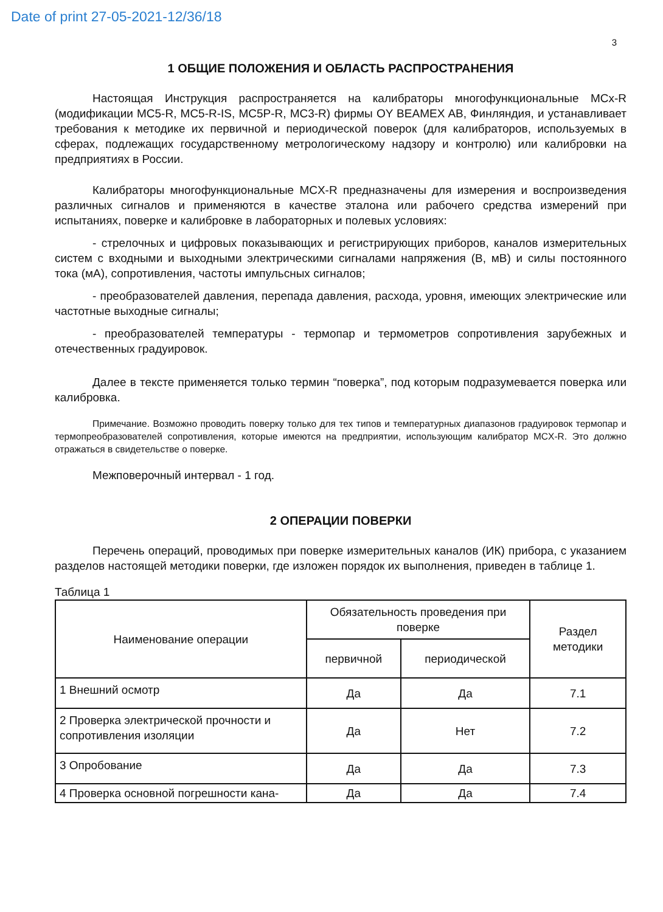Date of print 27-05-2021-12/36/18
3
1 ОБЩИЕ ПОЛОЖЕНИЯ И ОБЛАСТЬ РАСПРОСТРАНЕНИЯ
Настоящая Инструкция распространяется на калибраторы многофункциональные MCx-R (модификации MC5-R, MC5-R-IS, MC5P-R, MC3-R) фирмы OY BEAMEX AB, Финляндия, и устанавливает требования к методике их первичной и периодической поверок (для калибраторов, используемых в сферах, подлежащих государственному метрологическому надзору и контролю) или калибровки на предприятиях в России.
Калибраторы многофункциональные MCX-R предназначены для измерения и воспроизведения различных сигналов и применяются в качестве эталона или рабочего средства измерений при испытаниях, поверке и калибровке в лабораторных и полевых условиях:
- стрелочных и цифровых показывающих и регистрирующих приборов, каналов измерительных систем с входными и выходными электрическими сигналами напряжения (В, мВ) и силы постоянного тока (мА), сопротивления, частоты импульсных сигналов;
- преобразователей давления, перепада давления, расхода, уровня, имеющих электрические или частотные выходные сигналы;
- преобразователей температуры - термопар и термометров сопротивления зарубежных и отечественных градуировок.
Далее в тексте применяется только термин “поверка”, под которым подразумевается поверка или калибровка.
Примечание. Возможно проводить поверку только для тех типов и температурных диапазонов градуировок термопар и термопреобразователей сопротивления, которые имеются на предприятии, использующим калибратор MCX-R. Это должно отражаться в свидетельстве о поверке.
Межповерочный интервал - 1 год.
2 ОПЕРАЦИИ ПОВЕРКИ
Перечень операций, проводимых при поверке измерительных каналов (ИК) прибора, с указанием разделов настоящей методики поверки, где изложен порядок их выполнения, приведен в таблице 1.
Таблица 1
| Наименование операции | Обязательность проведения при поверке | | Раздел методики |
| --- | --- | --- | --- |
| | первичной | периодической | |
| 1 Внешний осмотр | Да | Да | 7.1 |
| 2 Проверка электрической прочности и сопротивления изоляции | Да | Нет | 7.2 |
| 3 Опробование | Да | Да | 7.3 |
| 4 Проверка основной погрешности кана- | Да | Да | 7.4 |